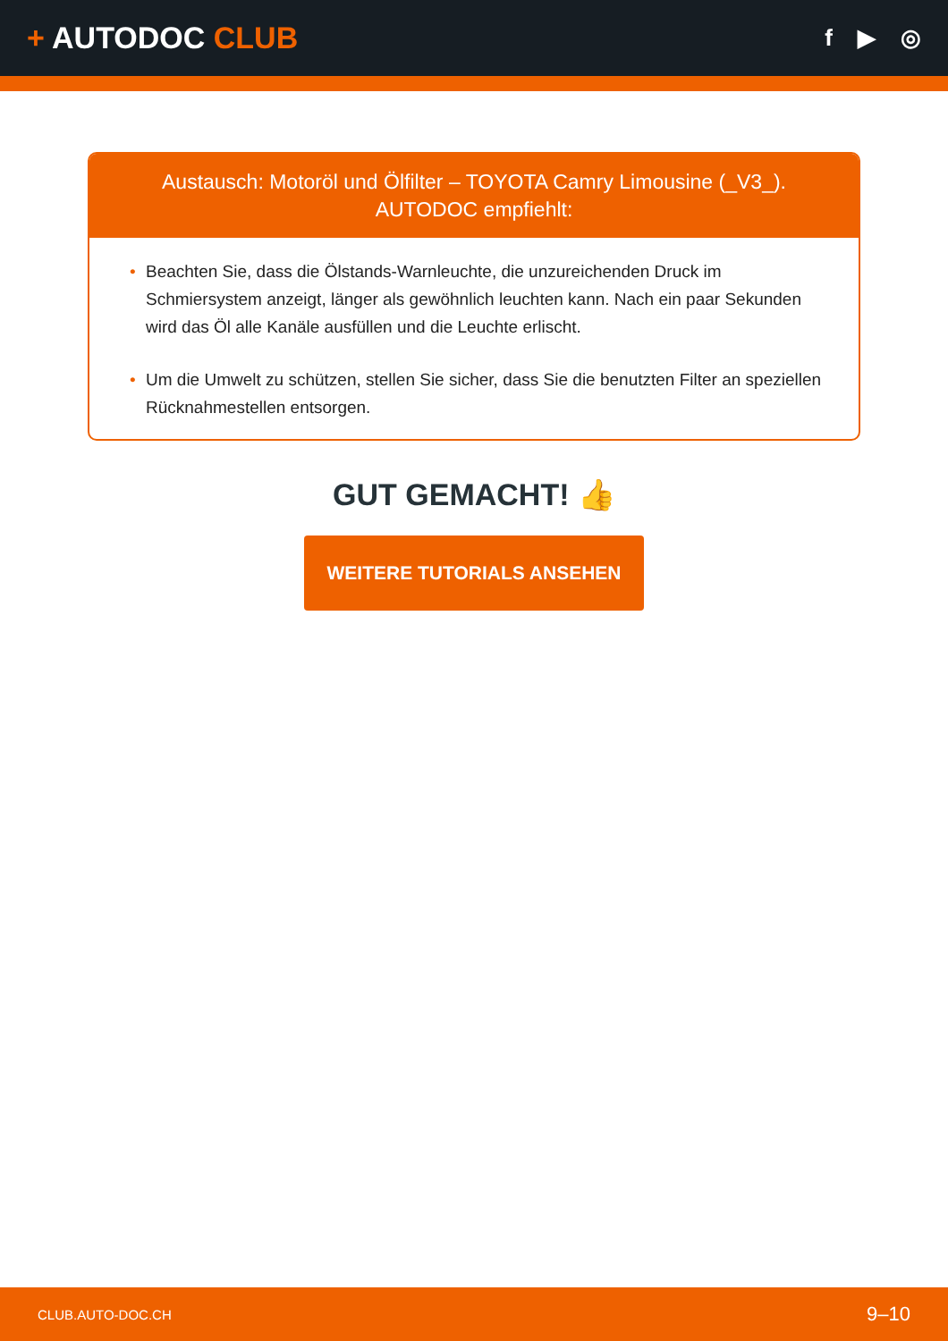+ AUTODOC CLUB
f ▶ ◎
Austausch: Motoröl und Ölfilter – TOYOTA Camry Limousine (_V3_).
AUTODOC empfiehlt:
• Beachten Sie, dass die Ölstands-Warnleuchte, die unzureichenden Druck im Schmiersystem anzeigt, länger als gewöhnlich leuchten kann. Nach ein paar Sekunden wird das Öl alle Kanäle ausfüllen und die Leuchte erlischt.
• Um die Umwelt zu schützen, stellen Sie sicher, dass Sie die benutzten Filter an speziellen Rücknahmestellen entsorgen.
GUT GEMACHT! 👍
WEITERE TUTORIALS ANSEHEN
CLUB.AUTO-DOC.CH 9–10